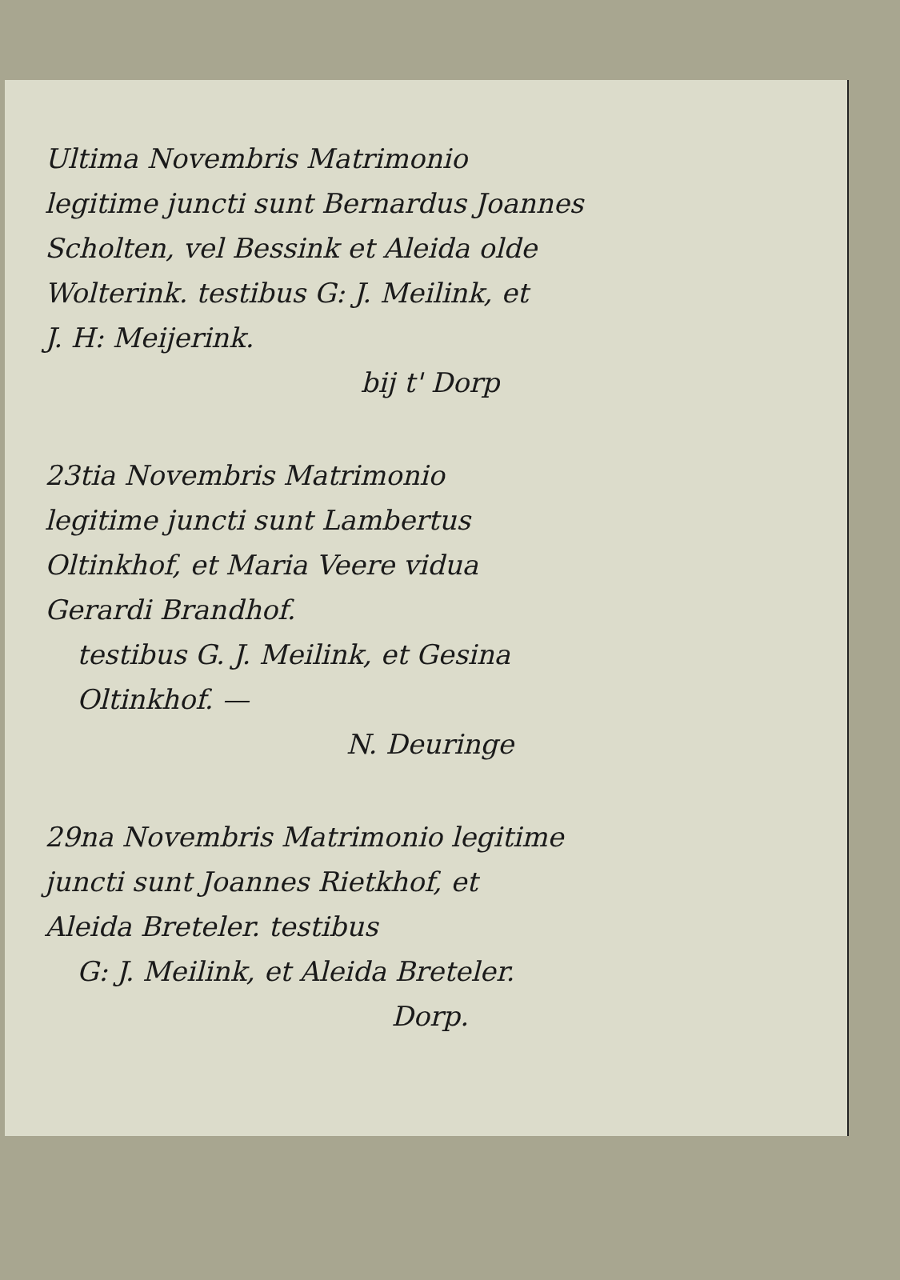Ultima Novembris Matrimonio
legitime juncti sunt Bernardus Joannes
Scholten, vel Bessink et Aleida olde
Wolterink. testibus G: J. Meilink, et
J. H: Meijerink.
bij t' Dorp
23tia Novembris Matrimonio
legitime juncti sunt Lambertus
Oltinkhof, et Maria Veere vidua
Gerardi Brandhof.
testibus G. J. Meilink, et Gesina
Oltinkhof. —
N. Deuringe
29na Novembris Matrimonio legitime
juncti sunt Joannes Rietkhof, et
Aleida Breteler. testibus
G: J. Meilink, et Aleida Breteler.
Dorp.